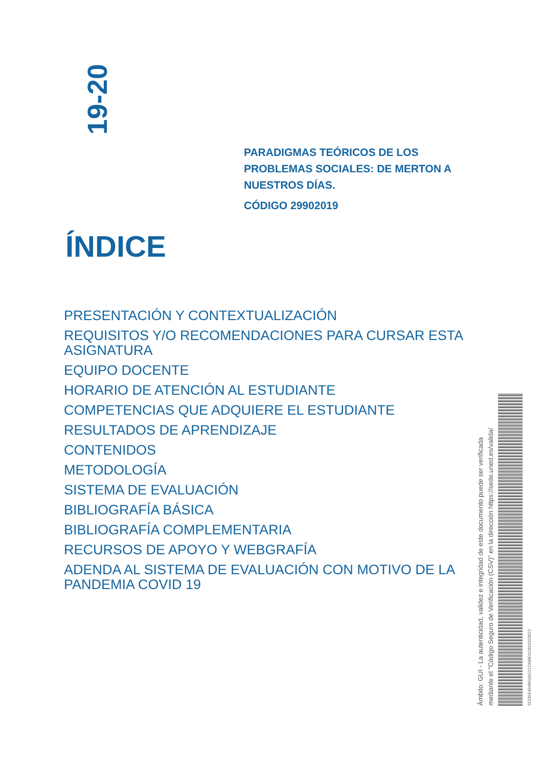19-20
PARADIGMAS TEÓRICOS DE LOS PROBLEMAS SOCIALES: DE MERTON A NUESTROS DÍAS.
CÓDIGO 29902019
ÍNDICE
PRESENTACIÓN Y CONTEXTUALIZACIÓN
REQUISITOS Y/O RECOMENDACIONES PARA CURSAR ESTA ASIGNATURA
EQUIPO DOCENTE
HORARIO DE ATENCIÓN AL ESTUDIANTE
COMPETENCIAS QUE ADQUIERE EL ESTUDIANTE
RESULTADOS DE APRENDIZAJE
CONTENIDOS
METODOLOGÍA
SISTEMA DE EVALUACIÓN
BIBLIOGRAFÍA BÁSICA
BIBLIOGRAFÍA COMPLEMENTARIA
RECURSOS DE APOYO Y WEBGRAFÍA
ADENDA AL SISTEMA DE EVALUACIÓN CON MOTIVO DE LA PANDEMIA COVID 19
Ámbito: GUI - La autenticidad, validez e integridad de este documento puede ser verificada
mediante el "Código Seguro de Verificación (CSV)" en la dirección https://sede.uned.es/valida/
5523554D4950AC127A88D1C816203622